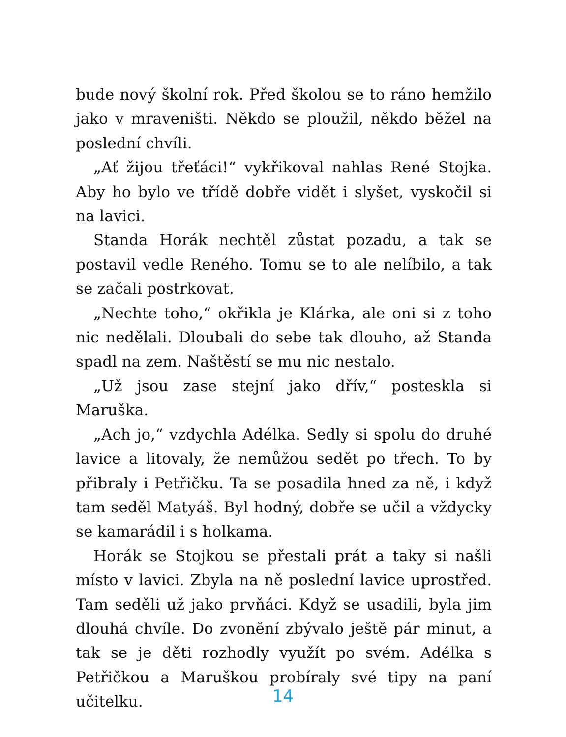bude nový školní rok. Před školou se to ráno hemžilo jako v mraveništi. Někdo se ploužil, někdo běžel na poslední chvíli.
„Ať žijou třeťáci!“ vykřikoval nahlas René Stojka. Aby ho bylo ve třídě dobře vidět i slyšet, vyskočil si na lavici.
Standa Horák nechtěl zůstat pozadu, a tak se postavil vedle Reného. Tomu se to ale nelíbilo, a tak se začali postrkovat.
„Nechte toho,“ okřikla je Klárka, ale oni si z toho nic nedělali. Dloubali do sebe tak dlouho, až Standa spadl na zem. Naštěstí se mu nic nestalo.
„Už jsou zase stejní jako dřív,“ posteskla si Maruška.
„Ach jo,“ vzdychla Adélka. Sedly si spolu do druhé lavice a litovaly, že nemůžou sedět po třech. To by přibraly i Petřičku. Ta se posadila hned za ně, i když tam seděl Matyáš. Byl hodný, dobře se učil a vždycky se kamarádil i s holkama.
Horák se Stojkou se přestali prát a taky si našli místo v lavici. Zbyla na ně poslední lavice uprostřed. Tam seděli už jako prvňáci. Když se usadili, byla jim dlouhá chvíle. Do zvonění zbývalo ještě pár minut, a tak se je děti rozhodly využít po svém. Adélka s Petřičkou a Maruškou probíraly své tipy na paní učitelku.
14